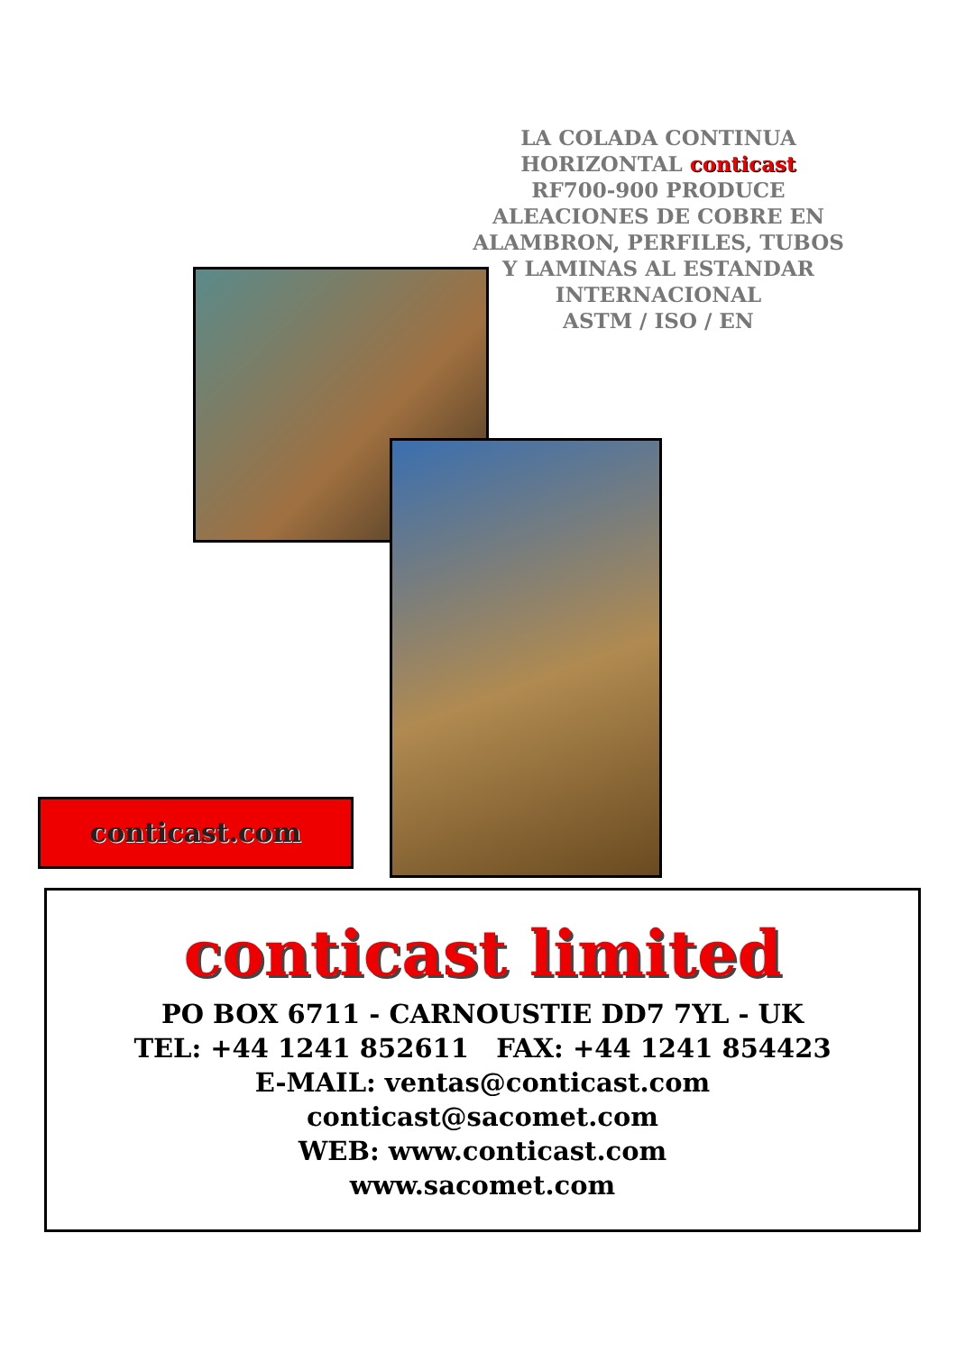LA COLADA CONTINUA
HORIZONTAL conticast
RF700-900 PRODUCE
ALEACIONES DE COBRE EN
ALAMBRON, PERFILES, TUBOS
Y LAMINAS AL ESTANDAR
INTERNACIONAL
ASTM / ISO / EN
conticast.com
conticast limited
PO BOX 6711 - CARNOUSTIE DD7 7YL - UK
TEL: +44 1241 852611 FAX: +44 1241 854423
E-MAIL: ventas@conticast.com
conticast@sacomet.com
WEB: www.conticast.com
www.sacomet.com